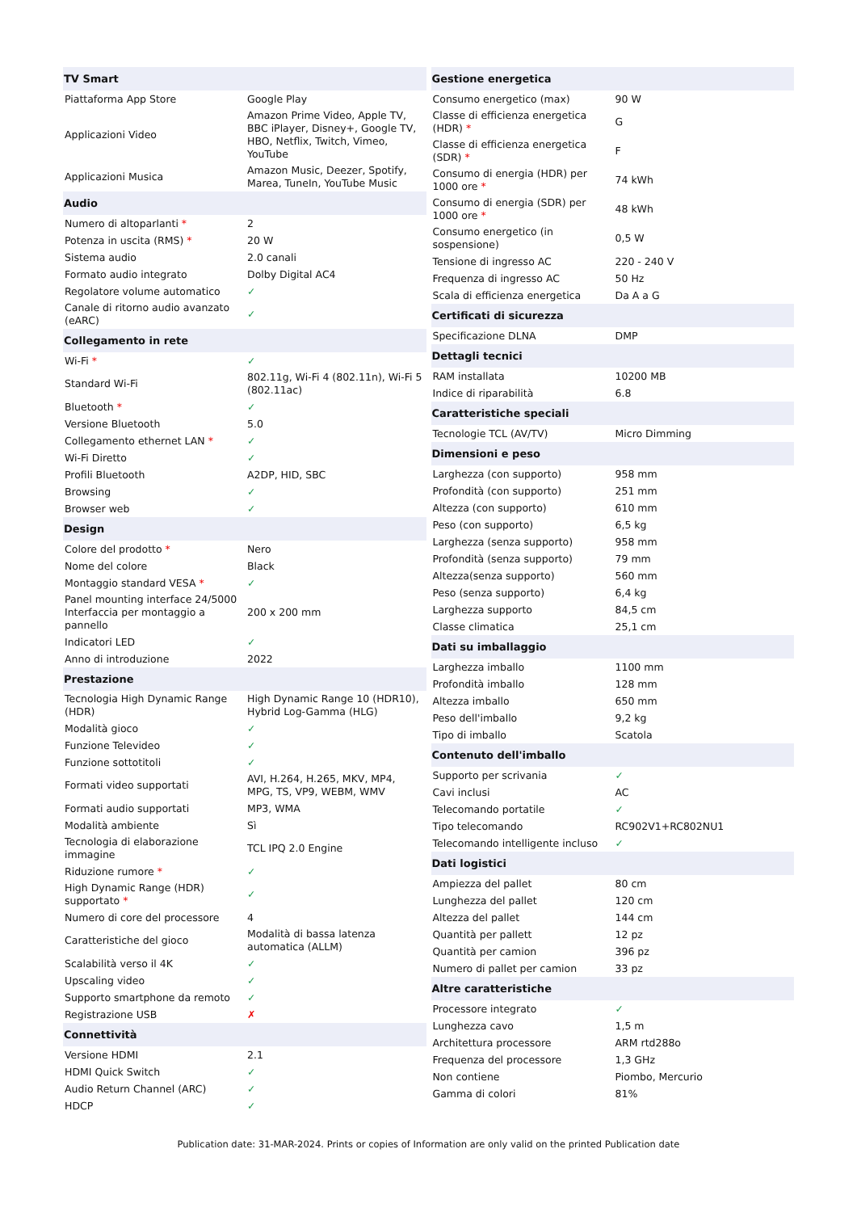| TV Smart | |
| --- | --- |
| Piattaforma App Store | Google Play |
| Applicazioni Video | Amazon Prime Video, Apple TV, BBC iPlayer, Disney+, Google TV, HBO, Netflix, Twitch, Vimeo, YouTube |
| Applicazioni Musica | Amazon Music, Deezer, Spotify, Marea, TuneIn, YouTube Music |
| Audio | |
| Numero di altoparlanti * | 2 |
| Potenza in uscita (RMS) * | 20 W |
| Sistema audio | 2.0 canali |
| Formato audio integrato | Dolby Digital AC4 |
| Regolatore volume automatico | ✓ |
| Canale di ritorno audio avanzato (eARC) | ✓ |
| Collegamento in rete | |
| Wi-Fi * | ✓ |
| Standard Wi-Fi | 802.11g, Wi-Fi 4 (802.11n), Wi-Fi 5 (802.11ac) |
| Bluetooth * | ✓ |
| Versione Bluetooth | 5.0 |
| Collegamento ethernet LAN * | ✓ |
| Wi-Fi Diretto | ✓ |
| Profili Bluetooth | A2DP, HID, SBC |
| Browsing | ✓ |
| Browser web | ✓ |
| Design | |
| Colore del prodotto * | Nero |
| Nome del colore | Black |
| Montaggio standard VESA * | ✓ |
| Panel mounting interface 24/5000 Interfaccia per montaggio a pannello | 200 x 200 mm |
| Indicatori LED | ✓ |
| Anno di introduzione | 2022 |
| Prestazione | |
| Tecnologia High Dynamic Range (HDR) | High Dynamic Range 10 (HDR10), Hybrid Log-Gamma (HLG) |
| Modalità gioco | ✓ |
| Funzione Televideo | ✓ |
| Funzione sottotitoli | ✓ |
| Formati video supportati | AVI, H.264, H.265, MKV, MP4, MPG, TS, VP9, WEBM, WMV |
| Formati audio supportati | MP3, WMA |
| Modalità ambiente | Sì |
| Tecnologia di elaborazione immagine | TCL IPQ 2.0 Engine |
| Riduzione rumore * | ✓ |
| High Dynamic Range (HDR) supportato * | ✓ |
| Numero di core del processore | 4 |
| Caratteristiche del gioco | Modalità di bassa latenza automatica (ALLM) |
| Scalabilità verso il 4K | ✓ |
| Upscaling video | ✓ |
| Supporto smartphone da remoto | ✓ |
| Registrazione USB | ✗ |
| Connettività | |
| Versione HDMI | 2.1 |
| HDMI Quick Switch | ✓ |
| Audio Return Channel (ARC) | ✓ |
| HDCP | ✓ |
| Gestione energetica | |
| --- | --- |
| Consumo energetico (max) | 90 W |
| Classe di efficienza energetica (HDR) * | G |
| Classe di efficienza energetica (SDR) * | F |
| Consumo di energia (HDR) per 1000 ore * | 74 kWh |
| Consumo di energia (SDR) per 1000 ore * | 48 kWh |
| Consumo energetico (in sospensione) | 0,5 W |
| Tensione di ingresso AC | 220 - 240 V |
| Frequenza di ingresso AC | 50 Hz |
| Scala di efficienza energetica | Da A a G |
| Certificati di sicurezza | |
| Specificazione DLNA | DMP |
| Dettagli tecnici | |
| RAM installata | 10200 MB |
| Indice di riparabilità | 6.8 |
| Caratteristiche speciali | |
| Tecnologie TCL (AV/TV) | Micro Dimming |
| Dimensioni e peso | |
| Larghezza (con supporto) | 958 mm |
| Profondità (con supporto) | 251 mm |
| Altezza (con supporto) | 610 mm |
| Peso (con supporto) | 6,5 kg |
| Larghezza (senza supporto) | 958 mm |
| Profondità (senza supporto) | 79 mm |
| Altezza(senza supporto) | 560 mm |
| Peso (senza supporto) | 6,4 kg |
| Larghezza supporto | 84,5 cm |
| Classe climatica | 25,1 cm |
| Dati su imballaggio | |
| Larghezza imballo | 1100 mm |
| Profondità imballo | 128 mm |
| Altezza imballo | 650 mm |
| Peso dell'imballo | 9,2 kg |
| Tipo di imballo | Scatola |
| Contenuto dell'imballo | |
| Supporto per scrivania | ✓ |
| Cavi inclusi | AC |
| Telecomando portatile | ✓ |
| Tipo telecomando | RC902V1+RC802NU1 |
| Telecomando intelligente incluso | ✓ |
| Dati logistici | |
| Ampiezza del pallet | 80 cm |
| Lunghezza del pallet | 120 cm |
| Altezza del pallet | 144 cm |
| Quantità per pallett | 12 pz |
| Quantità per camion | 396 pz |
| Numero di pallet per camion | 33 pz |
| Altre caratteristiche | |
| Processore integrato | ✓ |
| Lunghezza cavo | 1,5 m |
| Architettura processore | ARM rtd288o |
| Frequenza del processore | 1,3 GHz |
| Non contiene | Piombo, Mercurio |
| Gamma di colori | 81% |
Publication date: 31-MAR-2024. Prints or copies of Information are only valid on the printed Publication date